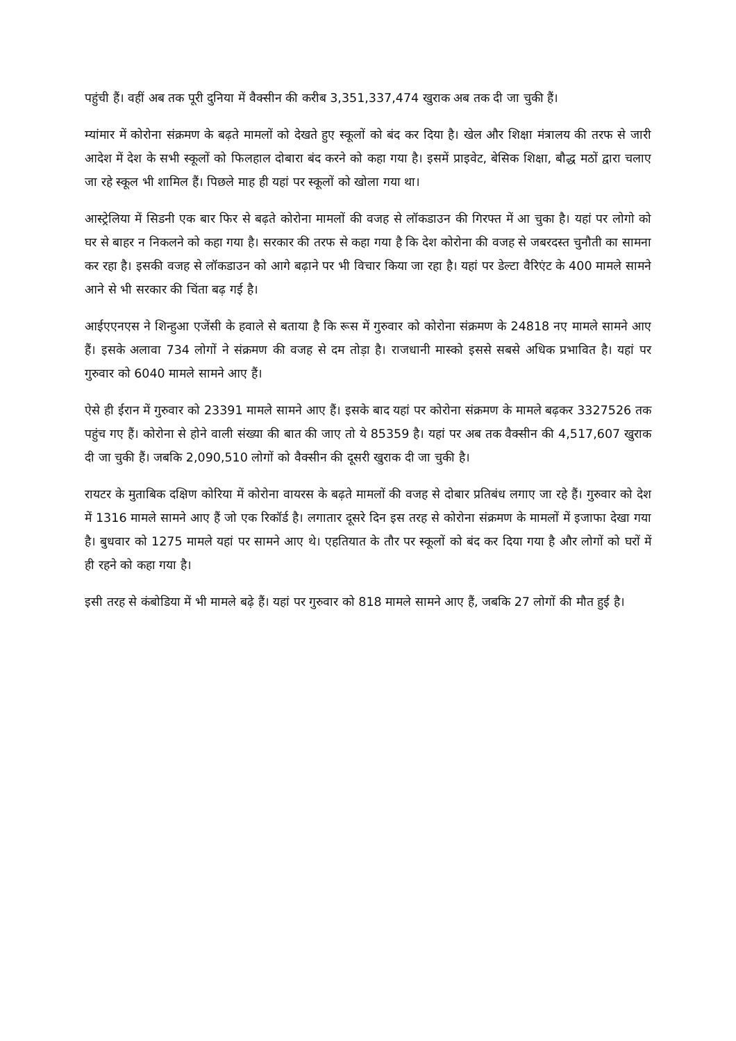पहुंची हैं। वहीं अब तक पूरी दुनिया में वैक्सीन की करीब 3,351,337,474 खुराक अब तक दी जा चुकी हैं।
म्यांमार में कोरोना संक्रमण के बढ़ते मामलों को देखते हुए स्कूलों को बंद कर दिया है। खेल और शिक्षा मंत्रालय की तरफ से जारी आदेश में देश के सभी स्कूलों को फिलहाल दोबारा बंद करने को कहा गया है। इसमें प्राइवेट, बेसिक शिक्षा, बौद्ध मठों द्वारा चलाए जा रहे स्कूल भी शामिल हैं। पिछले माह ही यहां पर स्कूलों को खोला गया था।
आस्ट्रेलिया में सिडनी एक बार फिर से बढ़ते कोरोना मामलों की वजह से लॉकडाउन की गिरफ्त में आ चुका है। यहां पर लोगो को घर से बाहर न निकलने को कहा गया है। सरकार की तरफ से कहा गया है कि देश कोरोना की वजह से जबरदस्त चुनौती का सामना कर रहा है। इसकी वजह से लॉकडाउन को आगे बढ़ाने पर भी विचार किया जा रहा है। यहां पर डेल्टा वैरिएंट के 400 मामले सामने आने से भी सरकार की चिंता बढ़ गई है।
आईएएनएस ने शिन्हुआ एजेंसी के हवाले से बताया है कि रूस में गुरुवार को कोरोना संक्रमण के 24818 नए मामले सामने आए हैं। इसके अलावा 734 लोगों ने संक्रमण की वजह से दम तोड़ा है। राजधानी मास्को इससे सबसे अधिक प्रभावित है। यहां पर गुरुवार को 6040 मामले सामने आए हैं।
ऐसे ही ईरान में गुरुवार को 23391 मामले सामने आए हैं। इसके बाद यहां पर कोरोना संक्रमण के मामले बढ़कर 3327526 तक पहुंच गए हैं। कोरोना से होने वाली संख्या की बात की जाए तो ये 85359 है। यहां पर अब तक वैक्सीन की 4,517,607 खुराक दी जा चुकी हैं। जबकि 2,090,510 लोगों को वैक्सीन की दूसरी खुराक दी जा चुकी है।
रायटर के मुताबिक दक्षिण कोरिया में कोरोना वायरस के बढ़ते मामलों की वजह से दोबार प्रतिबंध लगाए जा रहे हैं। गुरुवार को देश में 1316 मामले सामने आए हैं जो एक रिकॉर्ड है। लगातार दूसरे दिन इस तरह से कोरोना संक्रमण के मामलों में इजाफा देखा गया है। बुधवार को 1275 मामले यहां पर सामने आए थे। एहतियात के तौर पर स्कूलों को बंद कर दिया गया है और लोगों को घरों में ही रहने को कहा गया है।
इसी तरह से कंबोडिया में भी मामले बढ़े हैं। यहां पर गुरुवार को 818 मामले सामने आए हैं, जबकि 27 लोगों की मौत हुई है।